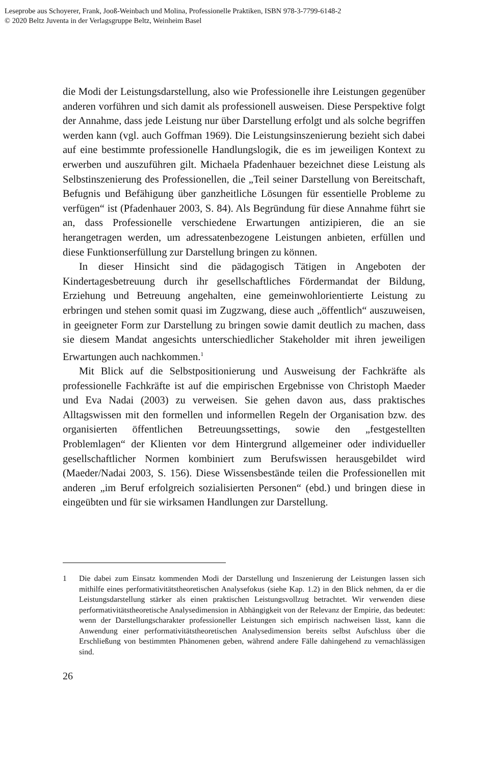Leseprobe aus Schoyerer, Frank, Jooß-Weinbach und Molina, Professionelle Praktiken, ISBN 978-3-7799-6148-2
© 2020 Beltz Juventa in der Verlagsgruppe Beltz, Weinheim Basel
die Modi der Leistungsdarstellung, also wie Professionelle ihre Leistungen gegenüber anderen vorführen und sich damit als professionell ausweisen. Diese Perspektive folgt der Annahme, dass jede Leistung nur über Darstellung erfolgt und als solche begriffen werden kann (vgl. auch Goffman 1969). Die Leistungsinszenierung bezieht sich dabei auf eine bestimmte professionelle Handlungslogik, die es im jeweiligen Kontext zu erwerben und auszuführen gilt. Michaela Pfadenhauer bezeichnet diese Leistung als Selbstinszenierung des Professionellen, die „Teil seiner Darstellung von Bereitschaft, Befugnis und Befähigung über ganzheitliche Lösungen für essentielle Probleme zu verfügen“ ist (Pfadenhauer 2003, S. 84). Als Begründung für diese Annahme führt sie an, dass Professionelle verschiedene Erwartungen antizipieren, die an sie herangetragen werden, um adressatenbezogene Leistungen anbieten, erfüllen und diese Funktionserfüllung zur Darstellung bringen zu können.
In dieser Hinsicht sind die pädagogisch Tätigen in Angeboten der Kindertagesbetreuung durch ihr gesellschaftliches Fördermandat der Bildung, Erziehung und Betreuung angehalten, eine gemeinwohlorientierte Leistung zu erbringen und stehen somit quasi im Zugzwang, diese auch „öffentlich“ auszuweisen, in geeigneter Form zur Darstellung zu bringen sowie damit deutlich zu machen, dass sie diesem Mandat angesichts unterschiedlicher Stakeholder mit ihren jeweiligen Erwartungen auch nachkommen.<sup>1</sup>
Mit Blick auf die Selbstpositionierung und Ausweisung der Fachkräfte als professionelle Fachkräfte ist auf die empirischen Ergebnisse von Christoph Maeder und Eva Nadai (2003) zu verweisen. Sie gehen davon aus, dass praktisches Alltagswissen mit den formellen und informellen Regeln der Organisation bzw. des organisierten öffentlichen Betreuungssettings, sowie den „festgestellten Problemlagen“ der Klienten vor dem Hintergrund allgemeiner oder individueller gesellschaftlicher Normen kombiniert zum Berufswissen herausgebildet wird (Maeder/Nadai 2003, S. 156). Diese Wissensbestände teilen die Professionellen mit anderen „im Beruf erfolgreich sozialisierten Personen“ (ebd.) und bringen diese in eingeübten und für sie wirksamen Handlungen zur Darstellung.
1 Die dabei zum Einsatz kommenden Modi der Darstellung und Inszenierung der Leistungen lassen sich mithilfe eines performativitätstheoretischen Analysefokus (siehe Kap. 1.2) in den Blick nehmen, da er die Leistungsdarstellung stärker als einen praktischen Leistungsvollzug betrachtet. Wir verwenden diese performativitätstheoretische Analysedimension in Abhängigkeit von der Relevanz der Empirie, das bedeutet: wenn der Darstellungscharakter professioneller Leistungen sich empirisch nachweisen lässt, kann die Anwendung einer performativitätstheoretischen Analysedimension bereits selbst Aufschluss über die Erschließung von bestimmten Phänomenen geben, während andere Fälle dahingehend zu vernachlässigen sind.
26